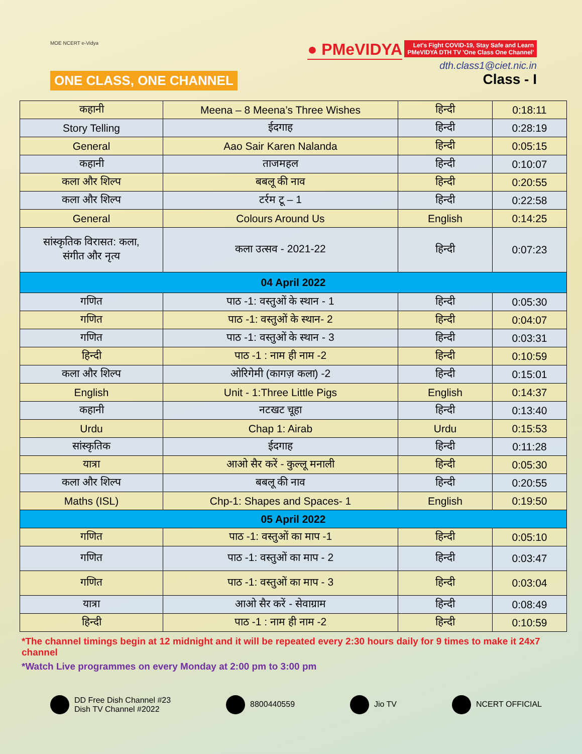MOE NCERT e-Vidya
ONE CLASS, ONE CHANNEL
● PMeVIDYA Let's Fight COVID-19, Stay Safe and Learn
PMeVIDYA DTH TV 'One Class One Channel'
dth.class1@ciet.nic.in
Class - I
| कहानी | Meena – 8 Meena’s Three Wishes | हिन्दी | 0:18:11 |
| Story Telling | ईदगाह | हिन्दी | 0:28:19 |
| General | Aao Sair Karen Nalanda | हिन्दी | 0:05:15 |
| कहानी | ताजमहल | हिन्दी | 0:10:07 |
| कला और शिल्प | बबलू की नाव | हिन्दी | 0:20:55 |
| कला और शिल्प | टर्रम टू – 1 | हिन्दी | 0:22:58 |
| General | Colours Around Us | English | 0:14:25 |
| सांस्कृतिक विरासत: कला, संगीत और नृत्य | कला उत्सव - 2021-22 | हिन्दी | 0:07:23 |
| 04 April 2022 | | | |
| गणित | पाठ -1: वस्तुओं के स्थान - 1 | हिन्दी | 0:05:30 |
| गणित | पाठ -1: वस्तुओं के स्थान- 2 | हिन्दी | 0:04:07 |
| गणित | पाठ -1: वस्तुओं के स्थान - 3 | हिन्दी | 0:03:31 |
| हिन्दी | पाठ -1 : नाम ही नाम -2 | हिन्दी | 0:10:59 |
| कला और शिल्प | ओरिगेमी (कागज़ कला) -2 | हिन्दी | 0:15:01 |
| English | Unit - 1:Three Little Pigs | English | 0:14:37 |
| कहानी | नटखट चूहा | हिन्दी | 0:13:40 |
| Urdu | Chap 1: Airab | Urdu | 0:15:53 |
| सांस्कृतिक | ईदगाह | हिन्दी | 0:11:28 |
| यात्रा | आओ सैर करें - कुल्लू मनाली | हिन्दी | 0:05:30 |
| कला और शिल्प | बबलू की नाव | हिन्दी | 0:20:55 |
| Maths (ISL) | Chp-1: Shapes and Spaces- 1 | English | 0:19:50 |
| 05 April 2022 | | | |
| गणित | पाठ -1: वस्तुओं का माप -1 | हिन्दी | 0:05:10 |
| गणित | पाठ -1: वस्तुओं का माप - 2 | हिन्दी | 0:03:47 |
| गणित | पाठ -1: वस्तुओं का माप - 3 | हिन्दी | 0:03:04 |
| यात्रा | आओ सैर करें - सेवाग्राम | हिन्दी | 0:08:49 |
| हिन्दी | पाठ -1 : नाम ही नाम -2 | हिन्दी | 0:10:59 |
*The channel timings begin at 12 midnight and it will be repeated every 2:30 hours daily for 9 times to make it 24x7 channel
*Watch Live programmes on every Monday at 2:00 pm to 3:00 pm
DD Free Dish Channel #23
Dish TV Channel #2022
8800440559 Jio TV NCERT OFFICIAL